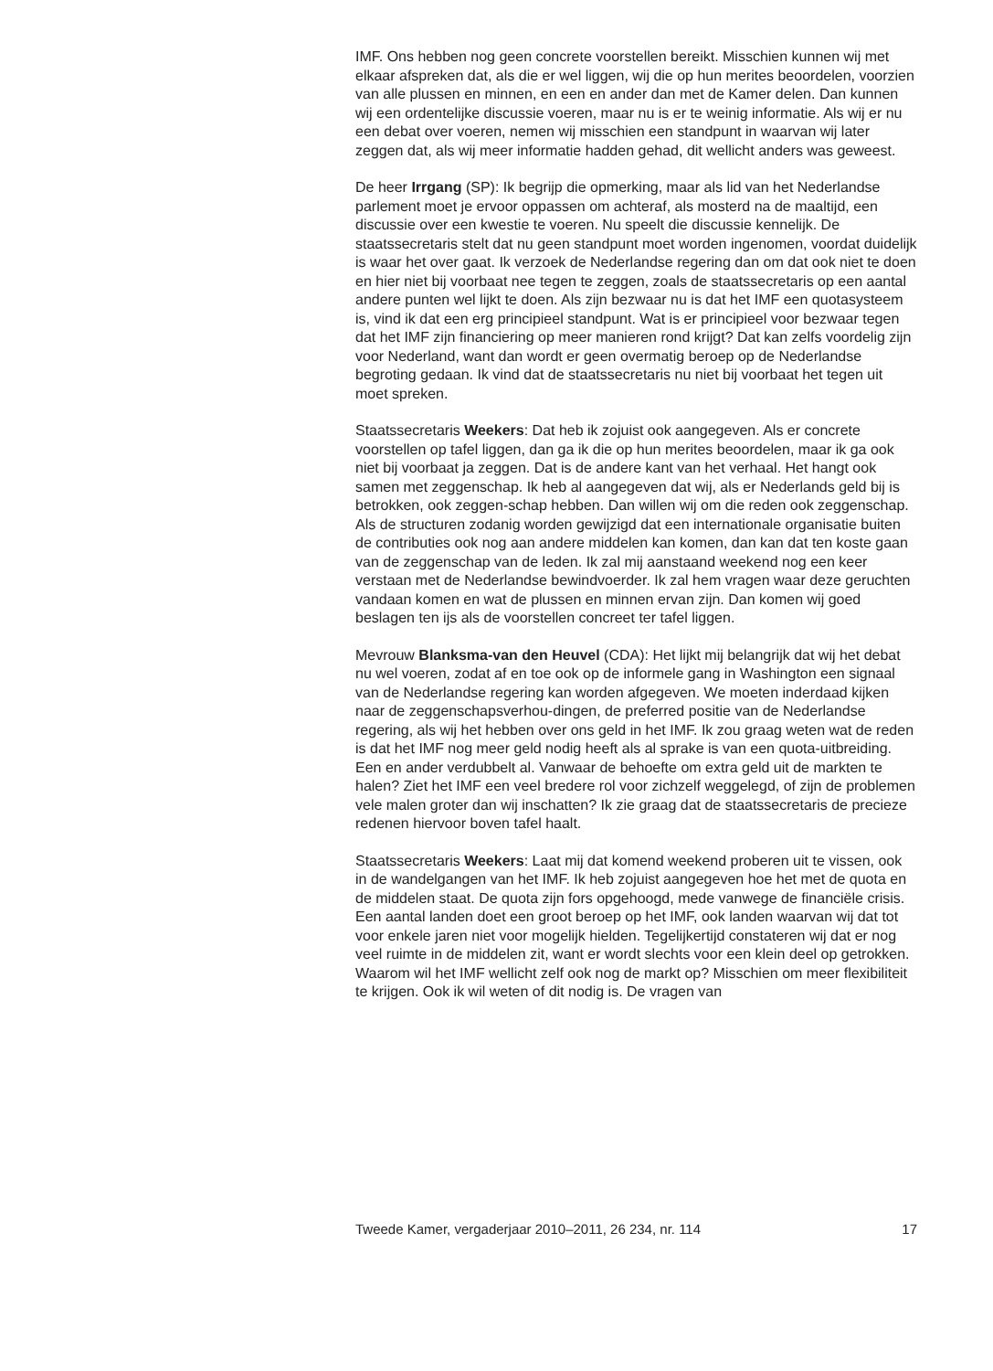IMF. Ons hebben nog geen concrete voorstellen bereikt. Misschien kunnen wij met elkaar afspreken dat, als die er wel liggen, wij die op hun merites beoordelen, voorzien van alle plussen en minnen, en een en ander dan met de Kamer delen. Dan kunnen wij een ordentelijke discussie voeren, maar nu is er te weinig informatie. Als wij er nu een debat over voeren, nemen wij misschien een standpunt in waarvan wij later zeggen dat, als wij meer informatie hadden gehad, dit wellicht anders was geweest.
De heer Irrgang (SP): Ik begrijp die opmerking, maar als lid van het Nederlandse parlement moet je ervoor oppassen om achteraf, als mosterd na de maaltijd, een discussie over een kwestie te voeren. Nu speelt die discussie kennelijk. De staatssecretaris stelt dat nu geen standpunt moet worden ingenomen, voordat duidelijk is waar het over gaat. Ik verzoek de Nederlandse regering dan om dat ook niet te doen en hier niet bij voorbaat nee tegen te zeggen, zoals de staatssecretaris op een aantal andere punten wel lijkt te doen. Als zijn bezwaar nu is dat het IMF een quotasysteem is, vind ik dat een erg principieel standpunt. Wat is er principieel voor bezwaar tegen dat het IMF zijn financiering op meer manieren rond krijgt? Dat kan zelfs voordelig zijn voor Nederland, want dan wordt er geen overmatig beroep op de Nederlandse begroting gedaan. Ik vind dat de staatssecretaris nu niet bij voorbaat het tegen uit moet spreken.
Staatssecretaris Weekers: Dat heb ik zojuist ook aangegeven. Als er concrete voorstellen op tafel liggen, dan ga ik die op hun merites beoordelen, maar ik ga ook niet bij voorbaat ja zeggen. Dat is de andere kant van het verhaal. Het hangt ook samen met zeggenschap. Ik heb al aangegeven dat wij, als er Nederlands geld bij is betrokken, ook zeggen-schap hebben. Dan willen wij om die reden ook zeggenschap. Als de structuren zodanig worden gewijzigd dat een internationale organisatie buiten de contributies ook nog aan andere middelen kan komen, dan kan dat ten koste gaan van de zeggenschap van de leden. Ik zal mij aanstaand weekend nog een keer verstaan met de Nederlandse bewindvoerder. Ik zal hem vragen waar deze geruchten vandaan komen en wat de plussen en minnen ervan zijn. Dan komen wij goed beslagen ten ijs als de voorstellen concreet ter tafel liggen.
Mevrouw Blanksma-van den Heuvel (CDA): Het lijkt mij belangrijk dat wij het debat nu wel voeren, zodat af en toe ook op de informele gang in Washington een signaal van de Nederlandse regering kan worden afgegeven. We moeten inderdaad kijken naar de zeggenschapsverhou-dingen, de preferred positie van de Nederlandse regering, als wij het hebben over ons geld in het IMF. Ik zou graag weten wat de reden is dat het IMF nog meer geld nodig heeft als al sprake is van een quota-uitbreiding. Een en ander verdubbelt al. Vanwaar de behoefte om extra geld uit de markten te halen? Ziet het IMF een veel bredere rol voor zichzelf weggelegd, of zijn de problemen vele malen groter dan wij inschatten? Ik zie graag dat de staatssecretaris de precieze redenen hiervoor boven tafel haalt.
Staatssecretaris Weekers: Laat mij dat komend weekend proberen uit te vissen, ook in de wandelgangen van het IMF. Ik heb zojuist aangegeven hoe het met de quota en de middelen staat. De quota zijn fors opgehoogd, mede vanwege de financiële crisis. Een aantal landen doet een groot beroep op het IMF, ook landen waarvan wij dat tot voor enkele jaren niet voor mogelijk hielden. Tegelijkertijd constateren wij dat er nog veel ruimte in de middelen zit, want er wordt slechts voor een klein deel op getrokken. Waarom wil het IMF wellicht zelf ook nog de markt op? Misschien om meer flexibiliteit te krijgen. Ook ik wil weten of dit nodig is. De vragen van
Tweede Kamer, vergaderjaar 2010–2011, 26 234, nr. 114 17